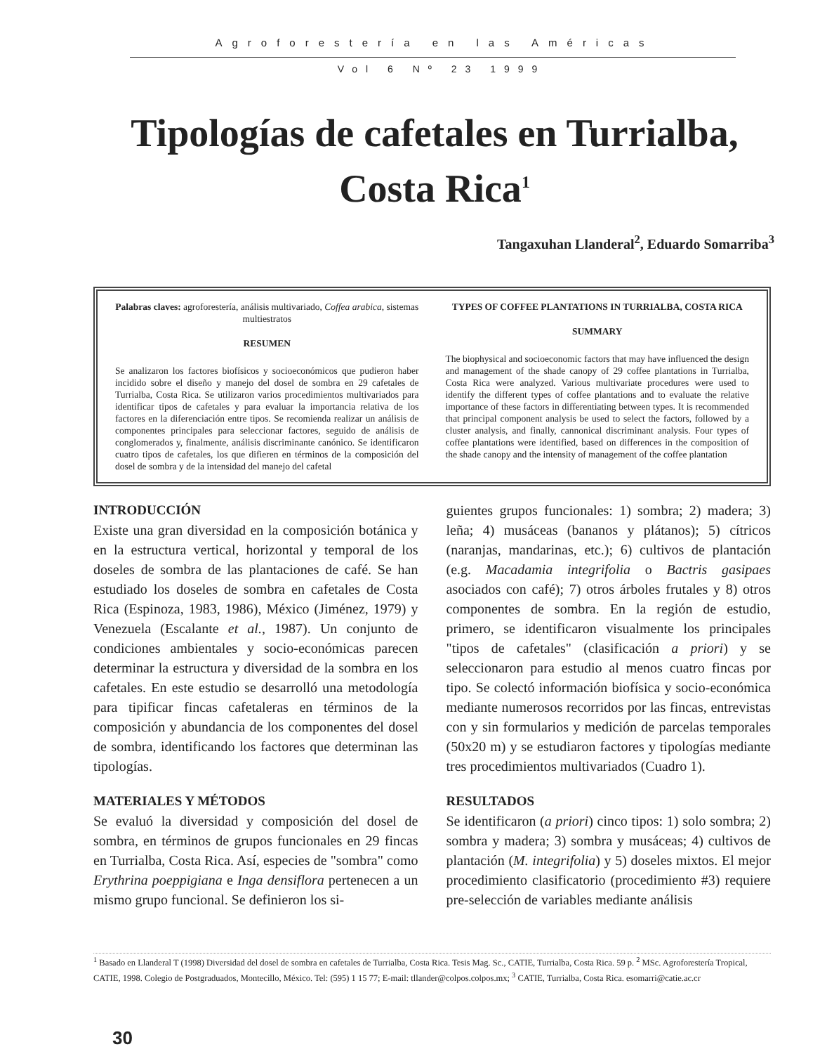Agroforestería en las Américas
Vol 6 Nº 23 1999
Tipologías de cafetales en Turrialba, Costa Rica<sup>1</sup>
Tangaxuhan Llanderal<sup>2</sup>, Eduardo Somarriba<sup>3</sup>
Palabras claves: agroforestería, análisis multivariado, Coffea arabica, sistemas multiestratos
RESUMEN
Se analizaron los factores biofísicos y socioeconómicos que pudieron haber incidido sobre el diseño y manejo del dosel de sombra en 29 cafetales de Turrialba, Costa Rica. Se utilizaron varios procedimientos multivariados para identificar tipos de cafetales y para evaluar la importancia relativa de los factores en la diferenciación entre tipos. Se recomienda realizar un análisis de componentes principales para seleccionar factores, seguido de análisis de conglomerados y, finalmente, análisis discriminante canónico. Se identificaron cuatro tipos de cafetales, los que difieren en términos de la composición del dosel de sombra y de la intensidad del manejo del cafetal
TYPES OF COFFEE PLANTATIONS IN TURRIALBA, COSTA RICA
SUMMARY
The biophysical and socioeconomic factors that may have influenced the design and management of the shade canopy of 29 coffee plantations in Turrialba, Costa Rica were analyzed. Various multivariate procedures were used to identify the different types of coffee plantations and to evaluate the relative importance of these factors in differentiating between types. It is recommended that principal component analysis be used to select the factors, followed by a cluster analysis, and finally, cannonical discriminant analysis. Four types of coffee plantations were identified, based on differences in the composition of the shade canopy and the intensity of management of the coffee plantation
INTRODUCCIÓN
Existe una gran diversidad en la composición botánica y en la estructura vertical, horizontal y temporal de los doseles de sombra de las plantaciones de café. Se han estudiado los doseles de sombra en cafetales de Costa Rica (Espinoza, 1983, 1986), México (Jiménez, 1979) y Venezuela (Escalante et al., 1987). Un conjunto de condiciones ambientales y socio-económicas parecen determinar la estructura y diversidad de la sombra en los cafetales. En este estudio se desarrolló una metodología para tipificar fincas cafetaleras en términos de la composición y abundancia de los componentes del dosel de sombra, identificando los factores que determinan las tipologías.
MATERIALES Y MÉTODOS
Se evaluó la diversidad y composición del dosel de sombra, en términos de grupos funcionales en 29 fincas en Turrialba, Costa Rica. Así, especies de "sombra" como Erythrina poeppigiana e Inga densiflora pertenecen a un mismo grupo funcional. Se definieron los si-
guientes grupos funcionales: 1) sombra; 2) madera; 3) leña; 4) musáceas (bananos y plátanos); 5) cítricos (naranjas, mandarinas, etc.); 6) cultivos de plantación (e.g. Macadamia integrifolia o Bactris gasipaes asociados con café); 7) otros árboles frutales y 8) otros componentes de sombra. En la región de estudio, primero, se identificaron visualmente los principales "tipos de cafetales" (clasificación a priori) y se seleccionaron para estudio al menos cuatro fincas por tipo. Se colectó información biofísica y socio-económica mediante numerosos recorridos por las fincas, entrevistas con y sin formularios y medición de parcelas temporales (50x20 m) y se estudiaron factores y tipologías mediante tres procedimientos multivariados (Cuadro 1).
RESULTADOS
Se identificaron (a priori) cinco tipos: 1) solo sombra; 2) sombra y madera; 3) sombra y musáceas; 4) cultivos de plantación (M. integrifolia) y 5) doseles mixtos. El mejor procedimiento clasificatorio (procedimiento #3) requiere pre-selección de variables mediante análisis
<sup>1</sup> Basado en Llanderal T (1998) Diversidad del dosel de sombra en cafetales de Turrialba, Costa Rica. Tesis Mag. Sc., CATIE, Turrialba, Costa Rica. 59 p. <sup>2</sup> MSc. Agroforestería Tropical, CATIE, 1998. Colegio de Postgraduados, Montecillo, México. Tel: (595) 1 15 77; E-mail: tllander@colpos.colpos.mx; <sup>3</sup> CATIE, Turrialba, Costa Rica. esomarri@catie.ac.cr
30